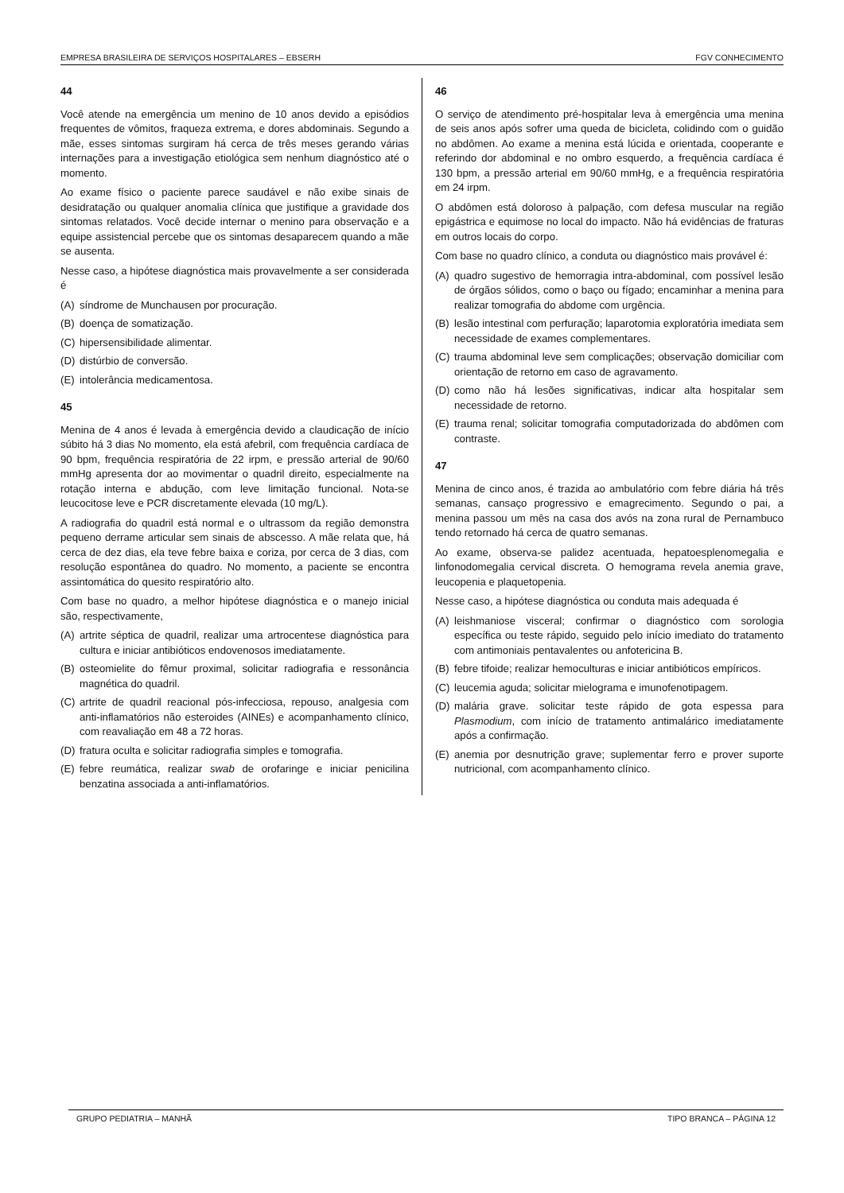EMPRESA BRASILEIRA DE SERVIÇOS HOSPITALARES – EBSERH FGV CONHECIMENTO
44
Você atende na emergência um menino de 10 anos devido a episódios frequentes de vômitos, fraqueza extrema, e dores abdominais. Segundo a mãe, esses sintomas surgiram há cerca de três meses gerando várias internações para a investigação etiológica sem nenhum diagnóstico até o momento.
Ao exame físico o paciente parece saudável e não exibe sinais de desidratação ou qualquer anomalia clínica que justifique a gravidade dos sintomas relatados. Você decide internar o menino para observação e a equipe assistencial percebe que os sintomas desaparecem quando a mãe se ausenta.
Nesse caso, a hipótese diagnóstica mais provavelmente a ser considerada é
(A) síndrome de Munchausen por procuração.
(B) doença de somatização.
(C) hipersensibilidade alimentar.
(D) distúrbio de conversão.
(E) intolerância medicamentosa.
45
Menina de 4 anos é levada à emergência devido a claudicação de início súbito há 3 dias No momento, ela está afebril, com frequência cardíaca de 90 bpm, frequência respiratória de 22 irpm, e pressão arterial de 90/60 mmHg apresenta dor ao movimentar o quadril direito, especialmente na rotação interna e abdução, com leve limitação funcional. Nota-se leucocitose leve e PCR discretamente elevada (10 mg/L).
A radiografia do quadril está normal e o ultrassom da região demonstra pequeno derrame articular sem sinais de abscesso. A mãe relata que, há cerca de dez dias, ela teve febre baixa e coriza, por cerca de 3 dias, com resolução espontânea do quadro. No momento, a paciente se encontra assintomática do quesito respiratório alto.
Com base no quadro, a melhor hipótese diagnóstica e o manejo inicial são, respectivamente,
(A) artrite séptica de quadril, realizar uma artrocentese diagnóstica para cultura e iniciar antibióticos endovenosos imediatamente.
(B) osteomielite do fêmur proximal, solicitar radiografia e ressonância magnética do quadril.
(C) artrite de quadril reacional pós-infecciosa, repouso, analgesia com anti-inflamatórios não esteroides (AINEs) e acompanhamento clínico, com reavaliação em 48 a 72 horas.
(D) fratura oculta e solicitar radiografia simples e tomografia.
(E) febre reumática, realizar swab de orofaringe e iniciar penicilina benzatina associada a anti-inflamatórios.
46
O serviço de atendimento pré-hospitalar leva à emergência uma menina de seis anos após sofrer uma queda de bicicleta, colidindo com o guidão no abdômen. Ao exame a menina está lúcida e orientada, cooperante e referindo dor abdominal e no ombro esquerdo, a frequência cardíaca é 130 bpm, a pressão arterial em 90/60 mmHg, e a frequência respiratória em 24 irpm.
O abdômen está doloroso à palpação, com defesa muscular na região epigástrica e equimose no local do impacto. Não há evidências de fraturas em outros locais do corpo.
Com base no quadro clínico, a conduta ou diagnóstico mais provável é:
(A) quadro sugestivo de hemorragia intra-abdominal, com possível lesão de órgãos sólidos, como o baço ou fígado; encaminhar a menina para realizar tomografia do abdome com urgência.
(B) lesão intestinal com perfuração; laparotomia exploratória imediata sem necessidade de exames complementares.
(C) trauma abdominal leve sem complicações; observação domiciliar com orientação de retorno em caso de agravamento.
(D) como não há lesões significativas, indicar alta hospitalar sem necessidade de retorno.
(E) trauma renal; solicitar tomografia computadorizada do abdômen com contraste.
47
Menina de cinco anos, é trazida ao ambulatório com febre diária há três semanas, cansaço progressivo e emagrecimento. Segundo o pai, a menina passou um mês na casa dos avós na zona rural de Pernambuco tendo retornado há cerca de quatro semanas.
Ao exame, observa-se palidez acentuada, hepatoesplenomegalia e linfonodomegalia cervical discreta. O hemograma revela anemia grave, leucopenia e plaquetopenia.
Nesse caso, a hipótese diagnóstica ou conduta mais adequada é
(A) leishmaniose visceral; confirmar o diagnóstico com sorologia específica ou teste rápido, seguido pelo início imediato do tratamento com antimoniais pentavalentes ou anfotericina B.
(B) febre tifoide; realizar hemoculturas e iniciar antibióticos empíricos.
(C) leucemia aguda; solicitar mielograma e imunofenotipagem.
(D) malária grave. solicitar teste rápido de gota espessa para Plasmodium, com início de tratamento antimalárico imediatamente após a confirmação.
(E) anemia por desnutrição grave; suplementar ferro e prover suporte nutricional, com acompanhamento clínico.
GRUPO PEDIATRIA – MANHÃ TIPO BRANCA – PÁGINA 12